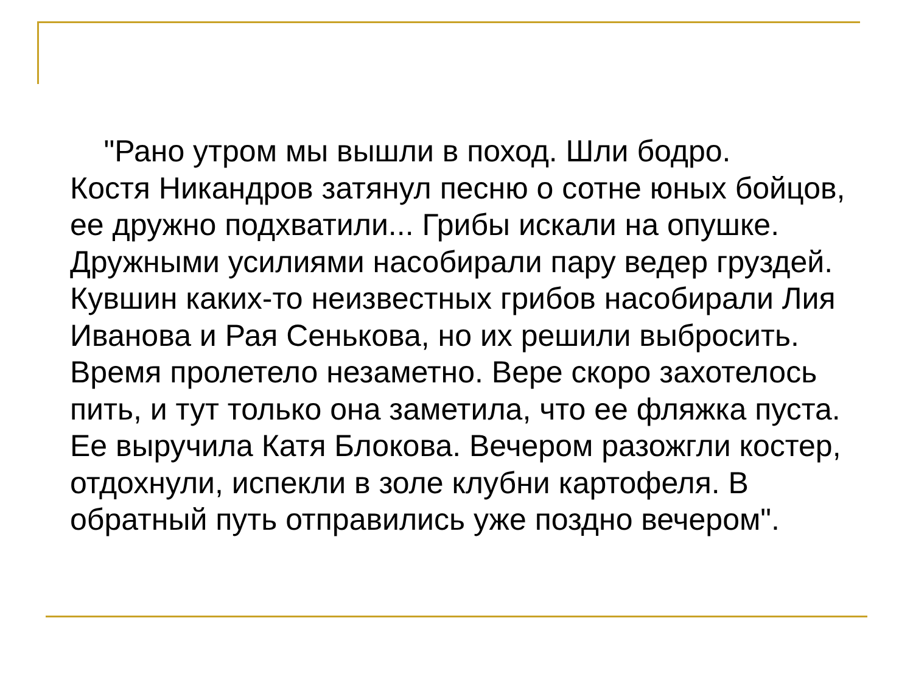"Рано утром мы вышли в поход. Шли бодро.
Костя Никандров затянул песню о сотне юных бойцов,
ее дружно подхватили... Грибы искали на опушке.
Дружными усилиями насобирали пару ведер груздей.
Кувшин каких-то неизвестных грибов насобирали Лия
Иванова и Рая Сенькова, но их решили выбросить.
Время пролетело незаметно. Вере скоро захотелось
пить, и тут только она заметила, что ее фляжка пуста.
Ее выручила Катя Блокова. Вечером разожгли костер,
отдохнули, испекли в золе клубни картофеля. В
обратный путь отправились уже поздно вечером".